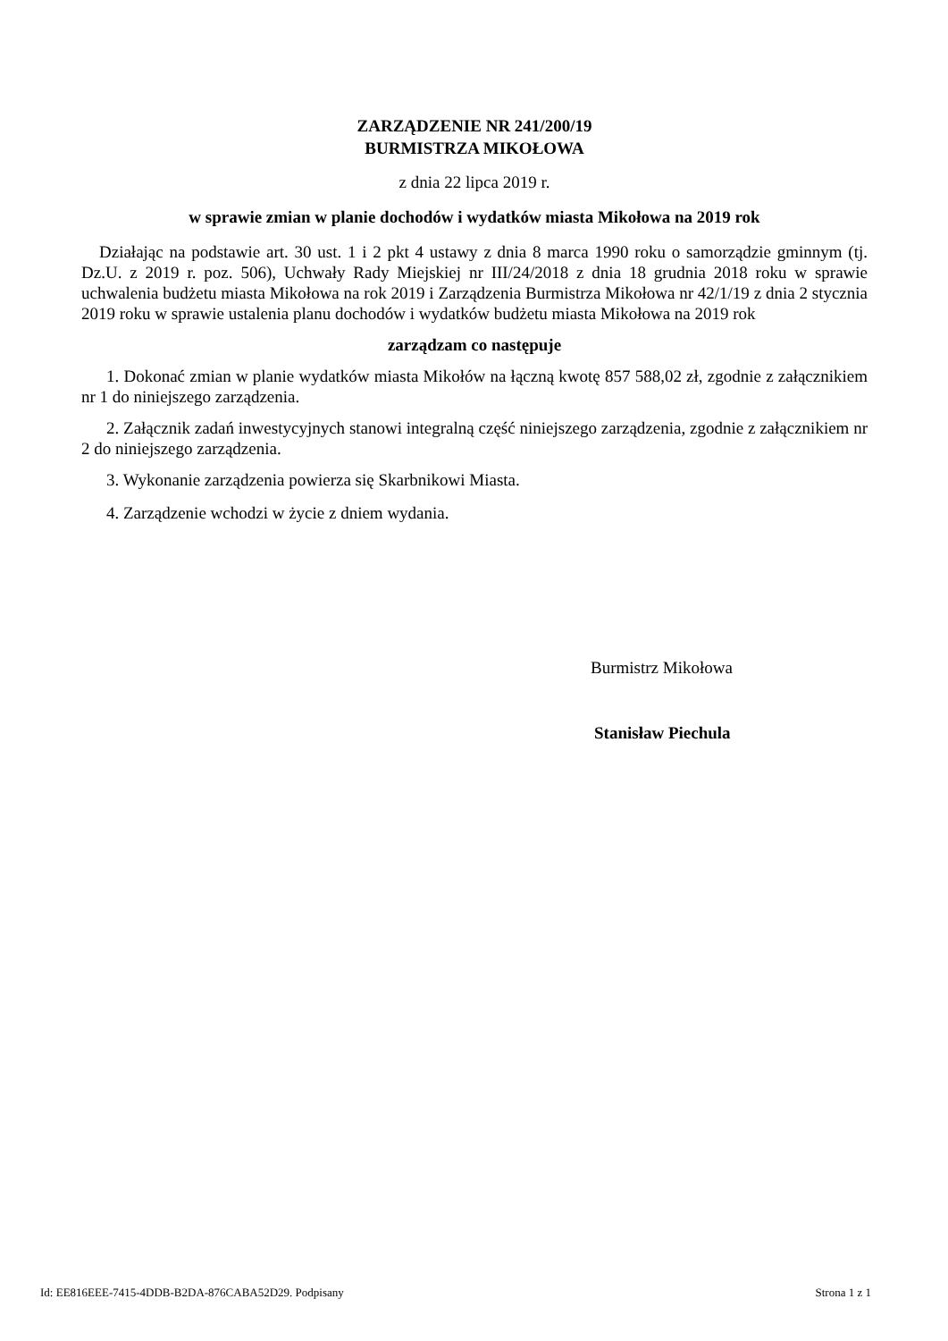ZARZĄDZENIE NR 241/200/19
BURMISTRZA MIKOŁOWA
z dnia 22 lipca 2019 r.
w sprawie zmian w planie dochodów i wydatków miasta Mikołowa na 2019 rok
Działając na podstawie art. 30 ust. 1 i 2 pkt 4 ustawy z dnia 8 marca 1990 roku o samorządzie gminnym (tj. Dz.U. z 2019 r. poz. 506), Uchwały Rady Miejskiej nr III/24/2018 z dnia 18 grudnia 2018 roku w sprawie uchwalenia budżetu miasta Mikołowa na rok 2019 i Zarządzenia Burmistrza Mikołowa nr 42/1/19 z dnia 2 stycznia 2019 roku w sprawie ustalenia planu dochodów i wydatków budżetu miasta Mikołowa na 2019 rok
zarządzam co następuje
1. Dokonać zmian w planie wydatków miasta Mikołów na łączną kwotę 857 588,02 zł, zgodnie z załącznikiem nr 1 do niniejszego zarządzenia.
2. Załącznik zadań inwestycyjnych stanowi integralną część niniejszego zarządzenia, zgodnie z załącznikiem nr 2 do niniejszego zarządzenia.
3. Wykonanie zarządzenia powierza się Skarbnikowi Miasta.
4. Zarządzenie wchodzi w życie z dniem wydania.
Burmistrz Mikołowa
Stanisław Piechula
Id: EE816EEE-7415-4DDB-B2DA-876CABA52D29. Podpisany Strona 1 z 1